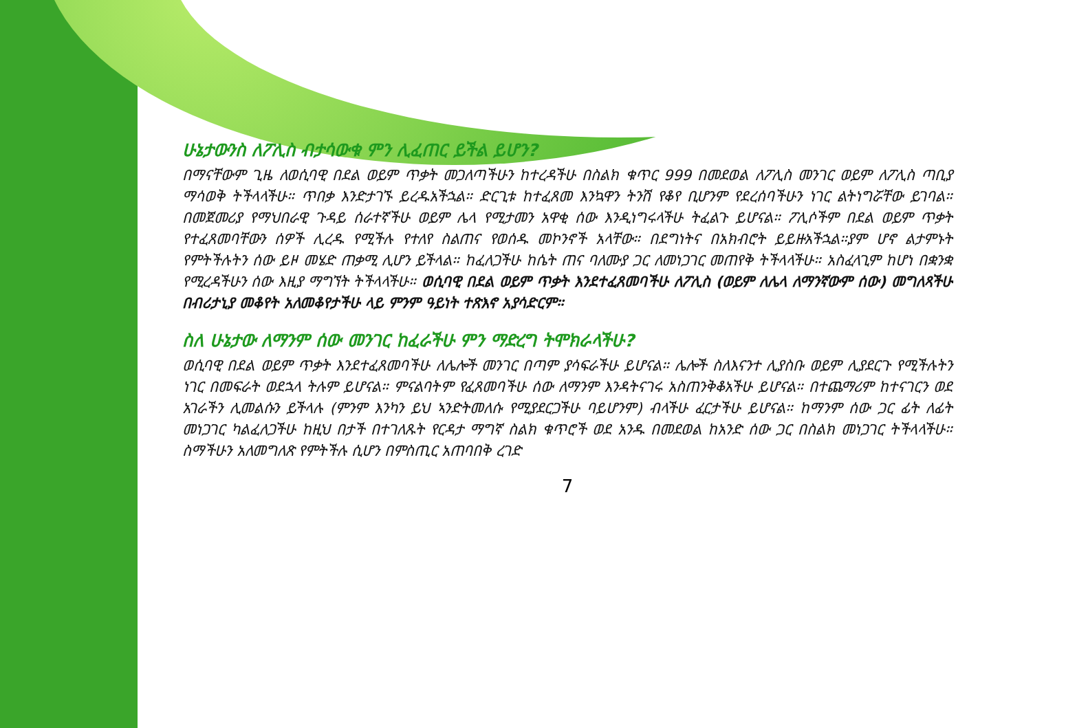ሁኔታውን​ስ ለፖሊስ ብታሳውቁ ምን ሊፈጠር ይችል ይሆን?
በማናቸውም ጊዜ ለወሲባዊ በደል ወይም ጥቃት መጋለጣችሁን ከተረዳችሁ በስልክ ቁጥር 999 በመደወል ለፖሊስ መንገር ወይም ለፖሊስ ጣቢያ ማሳወቅ ትችላላችሁ። ጥበቃ እንድታገኙ ይረዱአችኋል። ድርጊቱ ከተፈጸመ እንኳዋን ትንሽ የቆየ ቢሆንም የደረሰባችሁን ነገር ልትነግሯቸው ይገባል። በመጀመሪያ የማህበራዊ ጉዳይ ሰራተኛችሁ ወይም ሌላ የሚታመን አዋቂ ሰው እንዲነግሩላችሁ ትፈልጉ ይሆናል። ፖሊሶችም በደል ወይም ጥቃት የተፈጸመባቸውን ሰዎች ሊረዱ የሚችሉ የተለየ ስልጠና የወሰዱ መኮንኖች አላቸው። በደግነትና በአክብሮት ይይዙአችኋል።ያም ሆኖ ልታምኑት የምትችሉትን ሰው ይዞ መሄድ ጠቃሚ ሊሆን ይችላል። ከፈለጋችሁ ከሴት ጠና ባለሙያ ጋር ለመነጋገር መጠየቅ ትችላላችሁ። አስፈላጊም ከሆነ በቋንቋ የሚረዳችሁን ሰው እዚያ ማግኘት ትችላላችሁ። ወሲባዊ በደል ወይም ጥቃት እንደተፈጸመባችሁ ለፖሊስ (ወይም ለሌላ ለማንኛውም ሰው) መግለጻችሁ በብሪታኒያ መቆየት አለመቆየታችሁ ላይ ምንም ዓይነት ተጽእኖ አያሳድርም።
ስለ ሁኔታው ለማንም ሰው መንገር ከፈራችሁ ምን ማድረግ ትሞክራላችሁ?
ወሲባዊ በደል ወይም ጥቃት እንደተፈጸመባችሁ ለሌሎች መንገር በጣም ያሳፍራችሁ ይሆናል። ሌሎች ስለእናንተ ሊያስቡ ወይም ሊያደርጉ የሚችሉትን ነገር በመፍራት ወደኋላ ትሉም ይሆናል። ምናልባትም የፈጸመባችሁ ሰው ለማንም እንዳትናገሩ አስጠንቅቆአችሁ ይሆናል። በተጨማሪም ከተናገርን ወደ አገራችን ሊመልሱን ይችላሉ (ምንም እንካን ይህ ኣንድትመለሱ የሚያደርጋችሁ ባይሆንም) ብላችሁ ፈርታችሁ ይሆናል። ከማንም ሰው ጋር ፊት ለፊት መነጋገር ካልፈለጋችሁ ከዚህ በታች በተገለጹት የርዳታ ማግኛ ስልክ ቁጥሮች ወደ አንዱ በመደወል ከአንድ ሰው ጋር በስልክ መነጋገር ትችላላችሁ። ስማችሁን አለመግለጽ የምትችሉ ሲሆን በምስጢር አጠባበቅ ረገድ
7